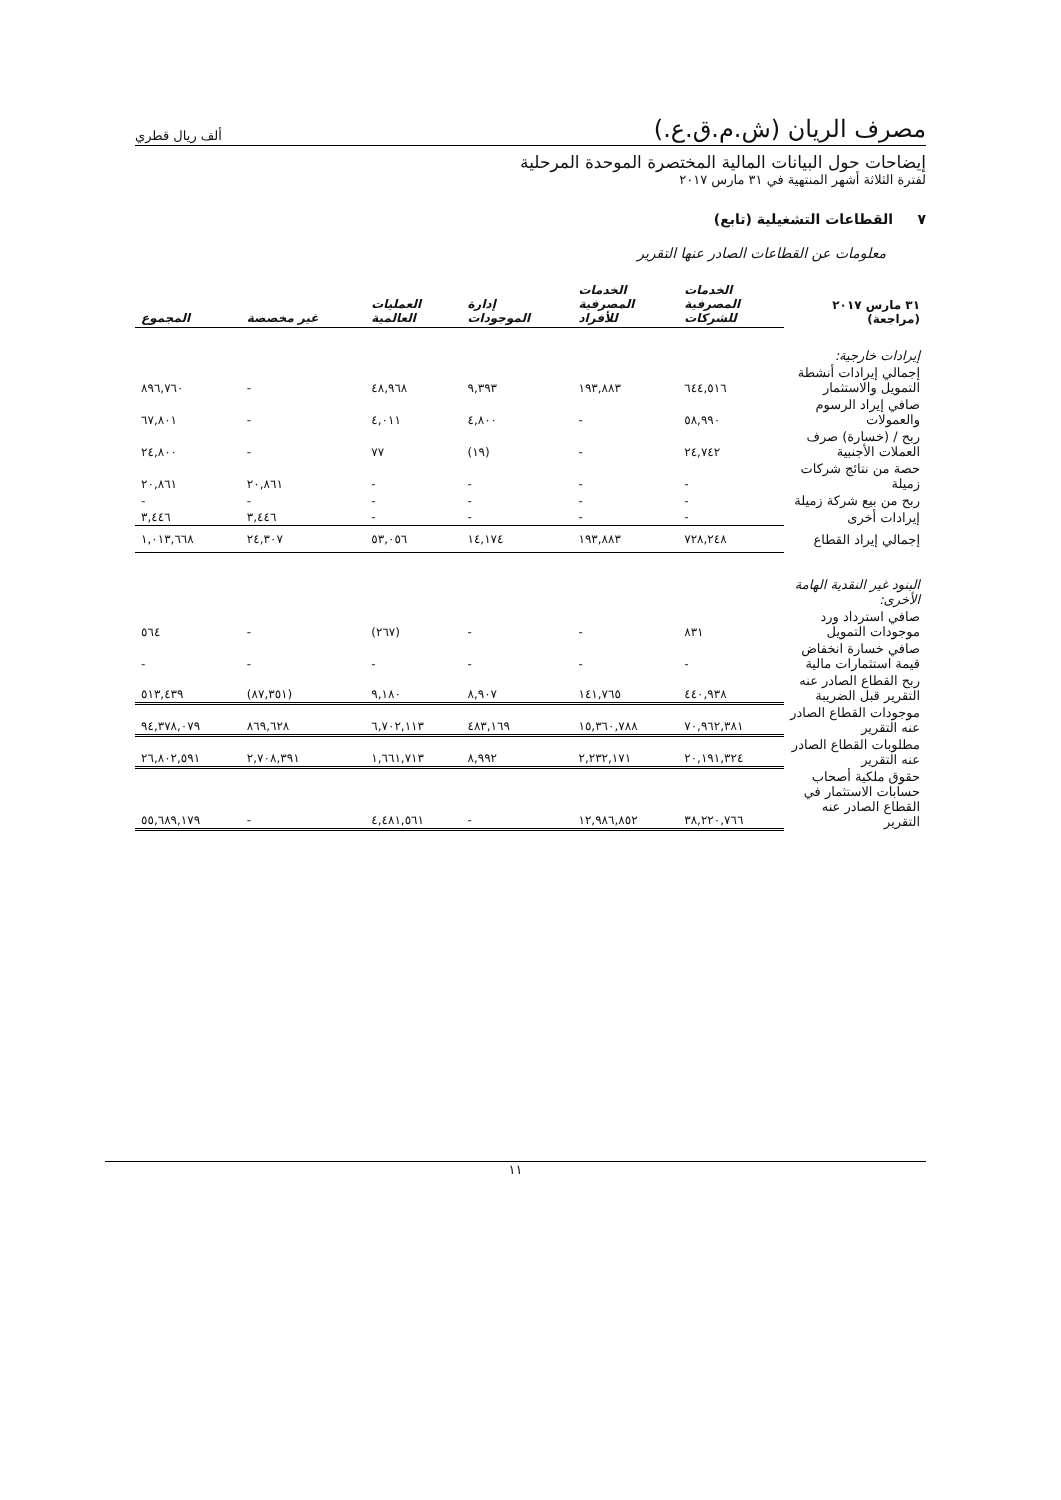مصرف الريان (ش.م.ق.ع.) ألف ريال قطري
إيضاحات حول البيانات المالية المختصرة الموحدة المرحلية
لفترة الثلاثة أشهر المنتهية في ٣١ مارس ٢٠١٧
٧ القطاعات التشغيلية (تابع)
معلومات عن القطاعات الصادر عنها التقرير
| ٣١ مارس ٢٠١٧ (مراجعة) | الخدمات المصرفية للشركات | الخدمات المصرفية للأفراد | إدارة الموجودات | العمليات العالمية | غير مخصصة | المجموع |
| --- | --- | --- | --- | --- | --- | --- |
| إيرادات خارجية: | | | | | | |
| إجمالي إيرادات أنشطة التمويل والاستثمار | ٦٤٤,٥١٦ | ١٩٣,٨٨٣ | ٩,٣٩٣ | ٤٨,٩٦٨ | - | ٨٩٦,٧٦٠ |
| صافي إيراد الرسوم والعمولات | ٥٨,٩٩٠ | - | ٤,٨٠٠ | ٤,٠١١ | - | ٦٧,٨٠١ |
| ربح / (خسارة) صرف العملات الأجنبية | ٢٤,٧٤٢ | - | (١٩) | ٧٧ | - | ٢٤,٨٠٠ |
| حصة من نتائج شركات زميلة | - | - | - | - | ٢٠,٨٦١ | ٢٠,٨٦١ |
| ربح من بيع شركة زميلة | - | - | - | - | - | - |
| إيرادات أخرى | - | - | - | - | ٣,٤٤٦ | ٣,٤٤٦ |
| إجمالي إيراد القطاع | ٧٢٨,٢٤٨ | ١٩٣,٨٨٣ | ١٤,١٧٤ | ٥٣,٠٥٦ | ٢٤,٣٠٧ | ١,٠١٣,٦٦٨ |
| البنود غير النقدية الهامة الأخرى: | | | | | | |
| صافي استرداد ورد موجودات التمويل | ٨٣١ | - | - | (٢٦٧) | - | ٥٦٤ |
| صافي خسارة انخفاض قيمة استثمارات مالية | - | - | - | - | - | - |
| ربح القطاع الصادر عنه التقرير قبل الضريبة | ٤٤٠,٩٣٨ | ١٤١,٧٦٥ | ٨,٩٠٧ | ٩,١٨٠ | (٨٧,٣٥١) | ٥١٣,٤٣٩ |
| موجودات القطاع الصادر عنه التقرير | ٧٠,٩٦٢,٣٨١ | ١٥,٣٦٠,٧٨٨ | ٤٨٣,١٦٩ | ٦,٧٠٢,١١٣ | ٨٦٩,٦٢٨ | ٩٤,٣٧٨,٠٧٩ |
| مطلوبات القطاع الصادر عنه التقرير | ٢٠,١٩١,٣٢٤ | ٢,٢٣٢,١٧١ | ٨,٩٩٢ | ١,٦٦١,٧١٣ | ٢,٧٠٨,٣٩١ | ٢٦,٨٠٢,٥٩١ |
| حقوق ملكية أصحاب حسابات الاستثمار في القطاع الصادر عنه التقرير | ٣٨,٢٢٠,٧٦٦ | ١٢,٩٨٦,٨٥٢ | - | ٤,٤٨١,٥٦١ | - | ٥٥,٦٨٩,١٧٩ |
١١